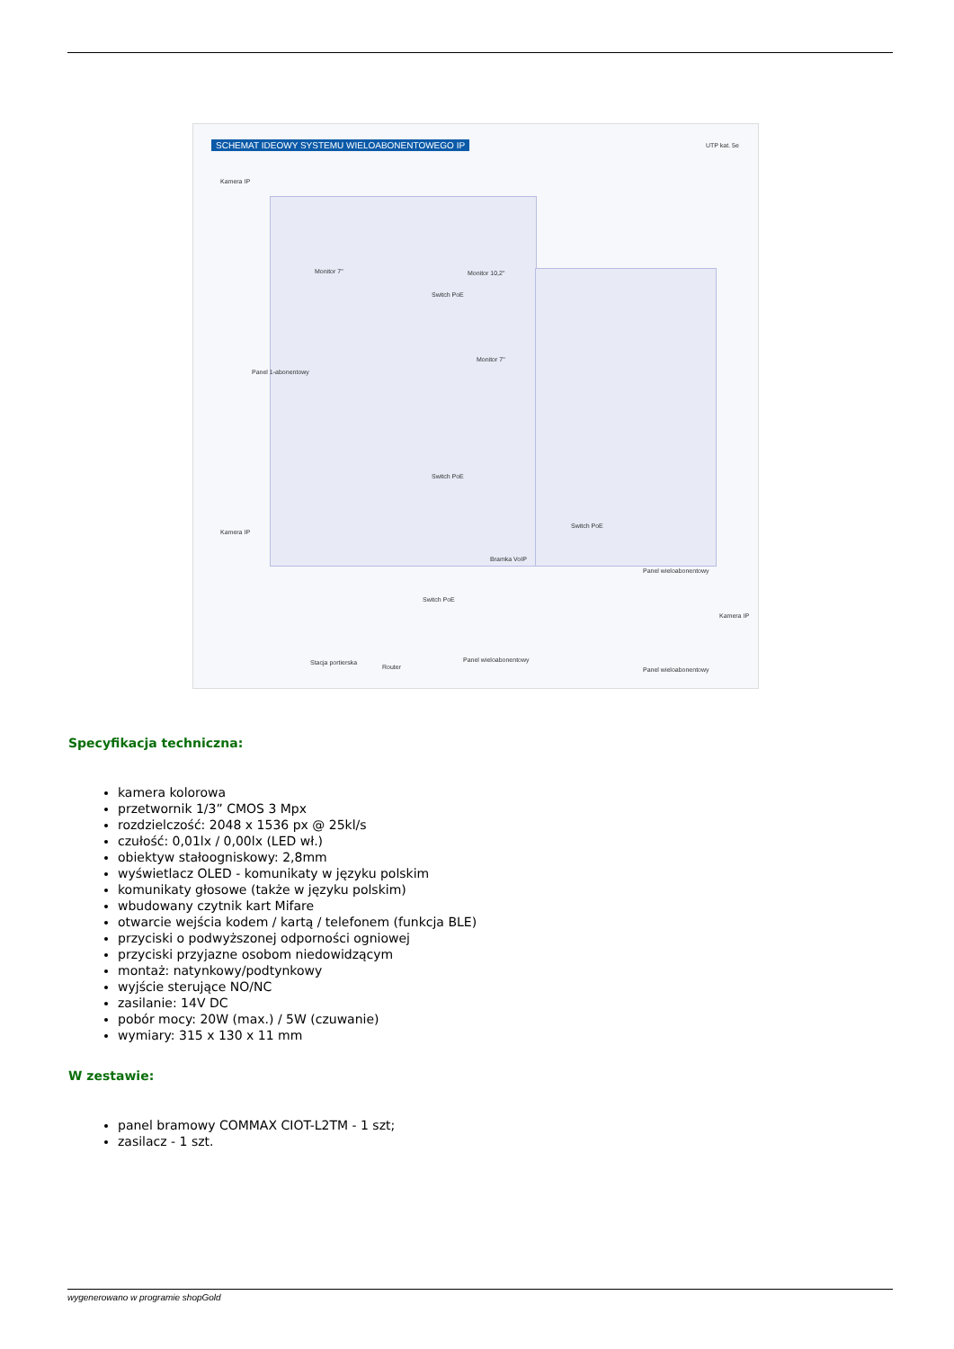SCHEMAT IDEOWY SYSTEMU WIELOABONENTOWEGO IP
UTP kat. 5e
Kamera IP
Monitor 7" Monitor 10,2"
Switch PoE
Panel 1-abonentowy
Monitor 7"
Switch PoE
Bramka VoIP
Kamera IP
Switch PoE
Stacja portierska
Router
Panel wieloabonentowy
Switch PoE
Panel wieloabonentowy
Kamera IP
Panel wieloabonentowy
Specyfikacja techniczna:
kamera kolorowa
przetwornik 1/3” CMOS 3 Mpx
rozdzielczość: 2048 x 1536 px @ 25kl/s
czułość: 0,01lx / 0,00lx (LED wł.)
obiektyw stałoogniskowy: 2,8mm
wyświetlacz OLED - komunikaty w języku polskim
komunikaty głosowe (także w języku polskim)
wbudowany czytnik kart Mifare
otwarcie wejścia kodem / kartą / telefonem (funkcja BLE)
przyciski o podwyższonej odporności ogniowej
przyciski przyjazne osobom niedowidzącym
montaż: natynkowy/podtynkowy
wyjście sterujące NO/NC
zasilanie: 14V DC
pobór mocy: 20W (max.) / 5W (czuwanie)
wymiary: 315 x 130 x 11 mm
W zestawie:
panel bramowy COMMAX CIOT-L2TM - 1 szt;
zasilacz - 1 szt.
wygenerowano w programie shopGold